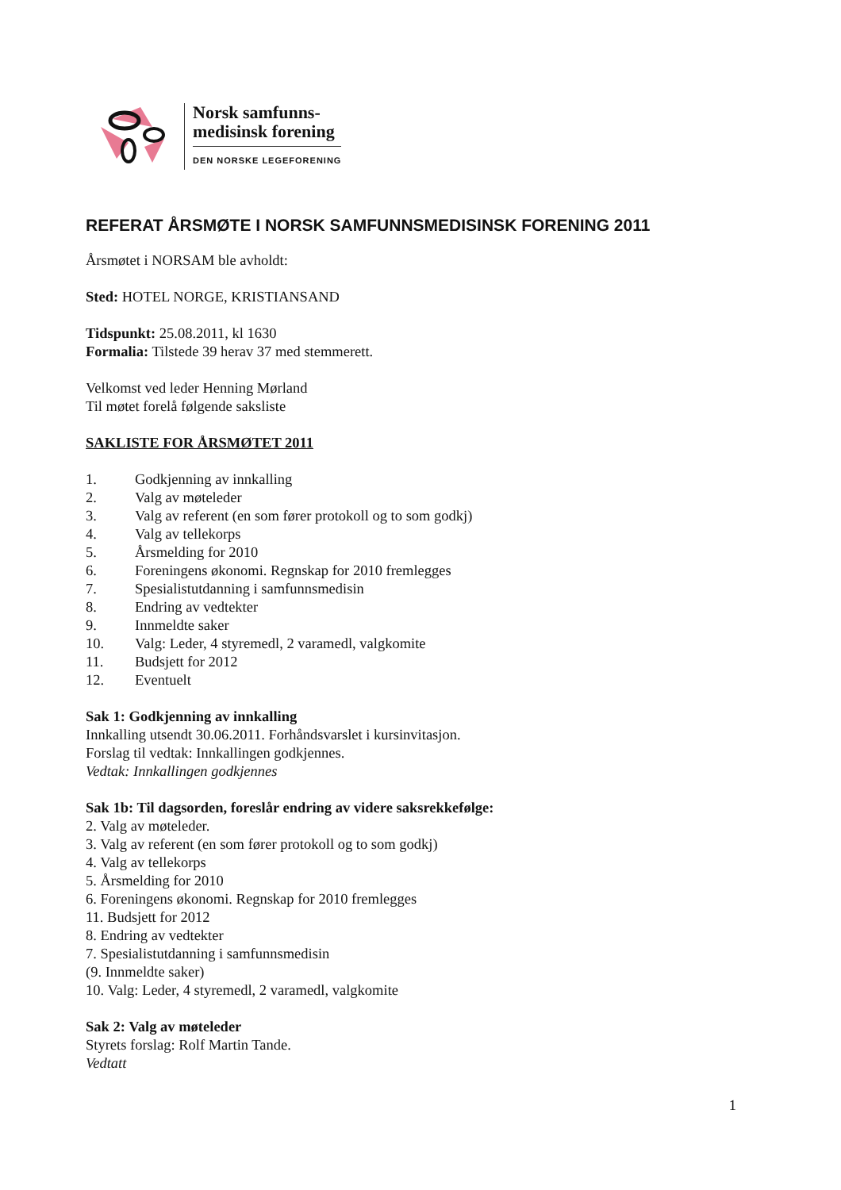Norsk samfunns-
medisinsk forening
DEN NORSKE LEGEFORENING
REFERAT ÅRSMØTE I NORSK SAMFUNNSMEDISINSK FORENING 2011
Årsmøtet i NORSAM ble avholdt:
Sted: HOTEL NORGE, KRISTIANSAND
Tidspunkt: 25.08.2011, kl 1630
Formalia: Tilstede 39 herav 37 med stemmerett.
Velkomst ved leder Henning Mørland
Til møtet forelå følgende saksliste
SAKLISTE FOR ÅRSMØTET 2011
1. Godkjenning av innkalling
2. Valg av møteleder
3. Valg av referent (en som fører protokoll og to som godkj)
4. Valg av tellekorps
5. Årsmelding for 2010
6. Foreningens økonomi. Regnskap for 2010 fremlegges
7. Spesialistutdanning i samfunnsmedisin
8. Endring av vedtekter
9. Innmeldte saker
10. Valg: Leder, 4 styremedl, 2 varamedl, valgkomite
11. Budsjett for 2012
12. Eventuelt
Sak 1: Godkjenning av innkalling
Innkalling utsendt 30.06.2011. Forhåndsvarslet i kursinvitasjon.
Forslag til vedtak: Innkallingen godkjennes.
Vedtak: Innkallingen godkjennes
Sak 1b: Til dagsorden, foreslår endring av videre saksrekkefølge:
2. Valg av møteleder.
3. Valg av referent (en som fører protokoll og to som godkj)
4. Valg av tellekorps
5. Årsmelding for 2010
6. Foreningens økonomi. Regnskap for 2010 fremlegges
11. Budsjett for 2012
8. Endring av vedtekter
7. Spesialistutdanning i samfunnsmedisin
(9. Innmeldte saker)
10. Valg: Leder, 4 styremedl, 2 varamedl, valgkomite
Sak 2: Valg av møteleder
Styrets forslag: Rolf Martin Tande.
Vedtatt
1